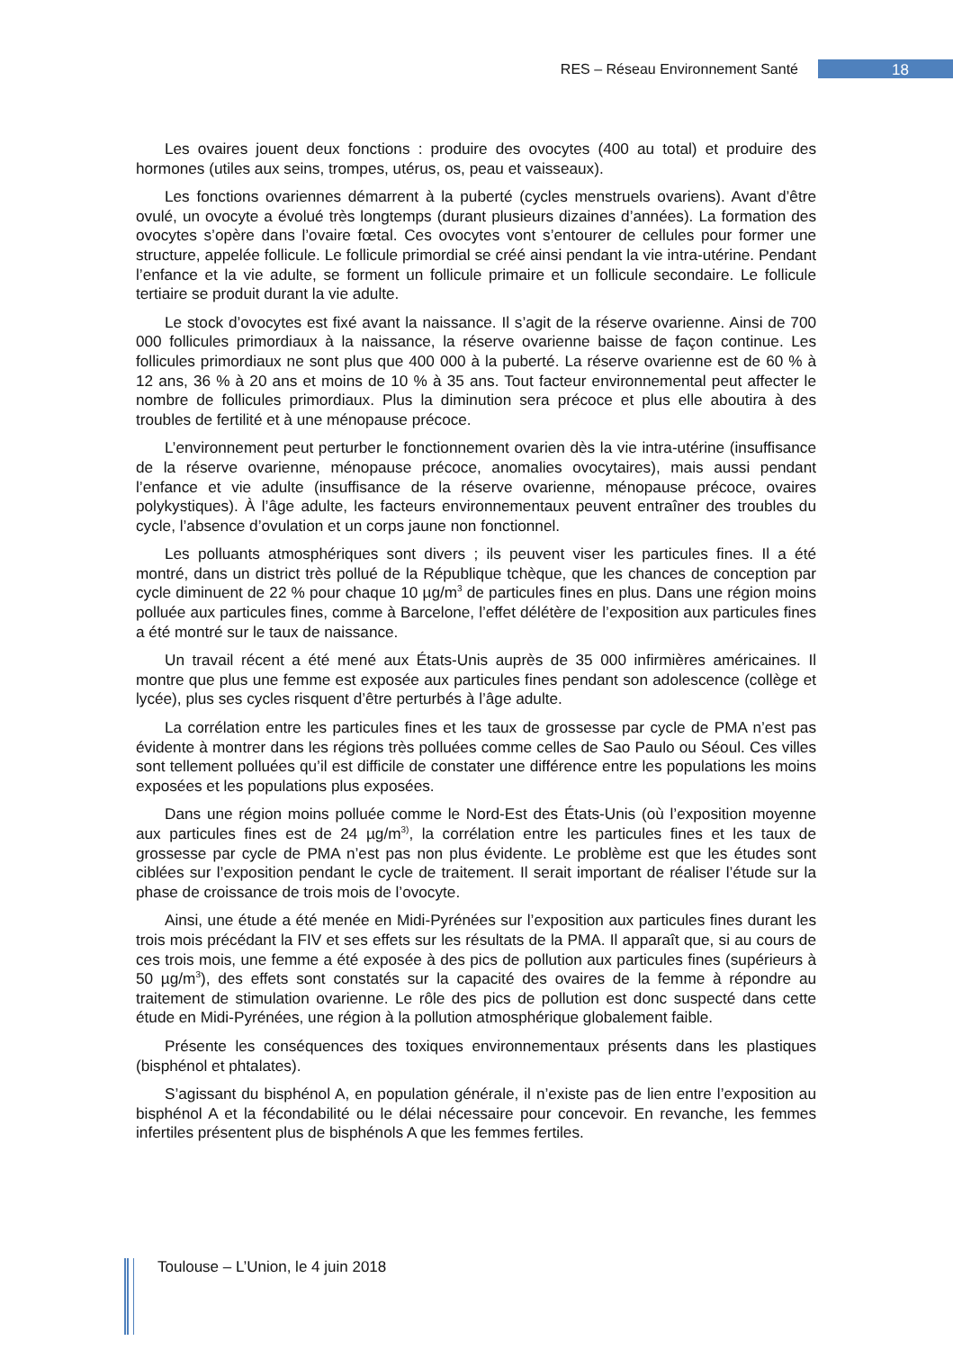RES – Réseau Environnement Santé 18
Les ovaires jouent deux fonctions : produire des ovocytes (400 au total) et produire des hormones (utiles aux seins, trompes, utérus, os, peau et vaisseaux).
Les fonctions ovariennes démarrent à la puberté (cycles menstruels ovariens). Avant d’être ovulé, un ovocyte a évolué très longtemps (durant plusieurs dizaines d’années). La formation des ovocytes s’opère dans l’ovaire fœtal. Ces ovocytes vont s’entourer de cellules pour former une structure, appelée follicule. Le follicule primordial se créé ainsi pendant la vie intra-utérine. Pendant l’enfance et la vie adulte, se forment un follicule primaire et un follicule secondaire. Le follicule tertiaire se produit durant la vie adulte.
Le stock d’ovocytes est fixé avant la naissance. Il s’agit de la réserve ovarienne. Ainsi de 700 000 follicules primordiaux à la naissance, la réserve ovarienne baisse de façon continue. Les follicules primordiaux ne sont plus que 400 000 à la puberté. La réserve ovarienne est de 60 % à 12 ans, 36 % à 20 ans et moins de 10 % à 35 ans. Tout facteur environnemental peut affecter le nombre de follicules primordiaux. Plus la diminution sera précoce et plus elle aboutira à des troubles de fertilité et à une ménopause précoce.
L’environnement peut perturber le fonctionnement ovarien dès la vie intra-utérine (insuffisance de la réserve ovarienne, ménopause précoce, anomalies ovocytaires), mais aussi pendant l’enfance et vie adulte (insuffisance de la réserve ovarienne, ménopause précoce, ovaires polykystiques). À l’âge adulte, les facteurs environnementaux peuvent entraîner des troubles du cycle, l’absence d’ovulation et un corps jaune non fonctionnel.
Les polluants atmosphériques sont divers ; ils peuvent viser les particules fines. Il a été montré, dans un district très pollué de la République tchèque, que les chances de conception par cycle diminuent de 22 % pour chaque 10 µg/m<sup>3</sup> de particules fines en plus. Dans une région moins polluée aux particules fines, comme à Barcelone, l’effet délétère de l’exposition aux particules fines a été montré sur le taux de naissance.
Un travail récent a été mené aux États-Unis auprès de 35 000 infirmières américaines. Il montre que plus une femme est exposée aux particules fines pendant son adolescence (collège et lycée), plus ses cycles risquent d’être perturbés à l’âge adulte.
La corrélation entre les particules fines et les taux de grossesse par cycle de PMA n’est pas évidente à montrer dans les régions très polluées comme celles de Sao Paulo ou Séoul. Ces villes sont tellement polluées qu’il est difficile de constater une différence entre les populations les moins exposées et les populations plus exposées.
Dans une région moins polluée comme le Nord-Est des États-Unis (où l’exposition moyenne aux particules fines est de 24 µg/m<sup>3)</sup>, la corrélation entre les particules fines et les taux de grossesse par cycle de PMA n’est pas non plus évidente. Le problème est que les études sont ciblées sur l’exposition pendant le cycle de traitement. Il serait important de réaliser l’étude sur la phase de croissance de trois mois de l’ovocyte.
Ainsi, une étude a été menée en Midi-Pyrénées sur l’exposition aux particules fines durant les trois mois précédant la FIV et ses effets sur les résultats de la PMA. Il apparaît que, si au cours de ces trois mois, une femme a été exposée à des pics de pollution aux particules fines (supérieurs à 50 µg/m<sup>3</sup>), des effets sont constatés sur la capacité des ovaires de la femme à répondre au traitement de stimulation ovarienne. Le rôle des pics de pollution est donc suspecté dans cette étude en Midi-Pyrénées, une région à la pollution atmosphérique globalement faible.
Présente les conséquences des toxiques environnementaux présents dans les plastiques (bisphénol et phtalates).
S’agissant du bisphénol A, en population générale, il n’existe pas de lien entre l’exposition au bisphénol A et la fécondabilité ou le délai nécessaire pour concevoir. En revanche, les femmes infertiles présentent plus de bisphénols A que les femmes fertiles.
Toulouse – L’Union, le 4 juin 2018